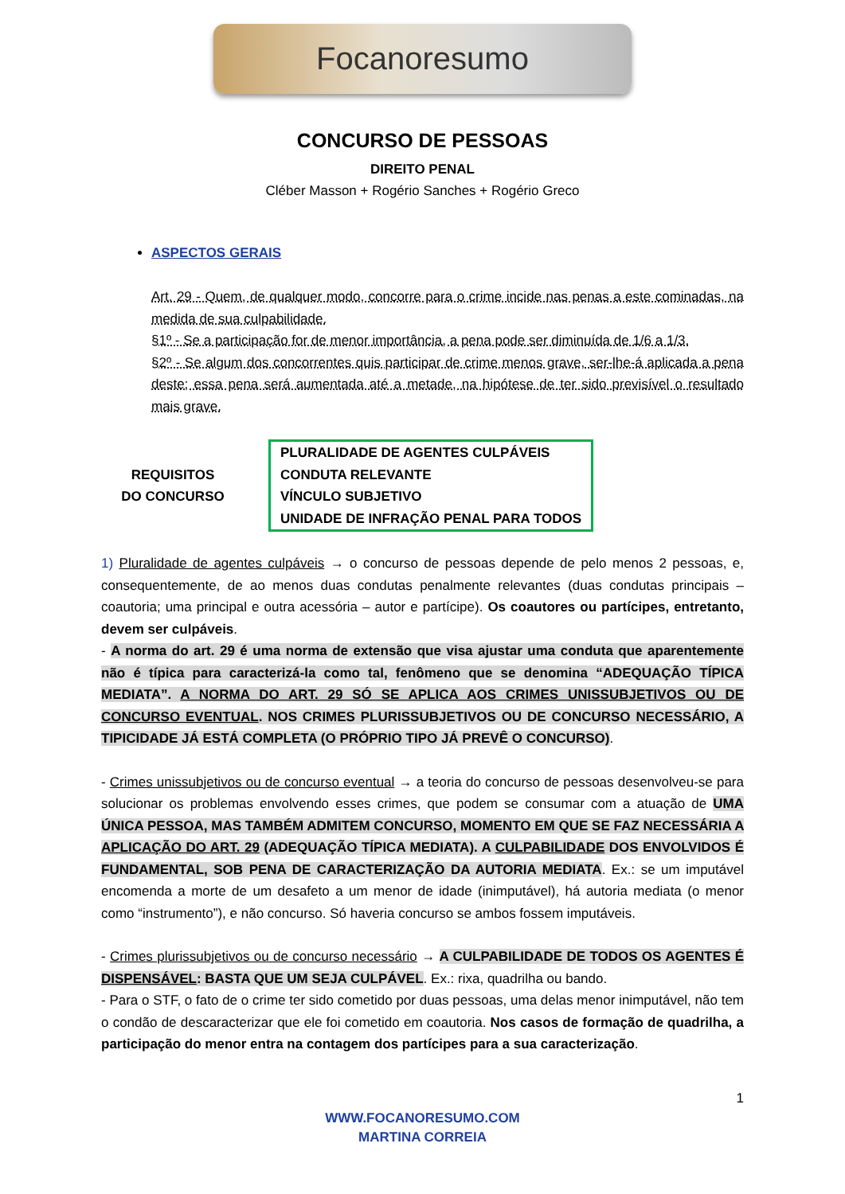Focanoresumo
CONCURSO DE PESSOAS
DIREITO PENAL
Cléber Masson + Rogério Sanches + Rogério Greco
ASPECTOS GERAIS
Art. 29 - Quem, de qualquer modo, concorre para o crime incide nas penas a este cominadas, na medida de sua culpabilidade.
§1º - Se a participação for de menor importância, a pena pode ser diminuída de 1/6 a 1/3.
§2º - Se algum dos concorrentes quis participar de crime menos grave, ser-lhe-á aplicada a pena deste; essa pena será aumentada até a metade, na hipótese de ter sido previsível o resultado mais grave.
REQUISITOS
DO CONCURSO
| PLURALIDADE DE AGENTES CULPÁVEIS |
| CONDUTA RELEVANTE |
| VÍNCULO SUBJETIVO |
| UNIDADE DE INFRAÇÃO PENAL PARA TODOS |
1) Pluralidade de agentes culpáveis → o concurso de pessoas depende de pelo menos 2 pessoas, e, consequentemente, de ao menos duas condutas penalmente relevantes (duas condutas principais – coautoria; uma principal e outra acessória – autor e partícipe). Os coautores ou partícipes, entretanto, devem ser culpáveis.
- A norma do art. 29 é uma norma de extensão que visa ajustar uma conduta que aparentemente não é típica para caracterizá-la como tal, fenômeno que se denomina “ADEQUAÇÃO TÍPICA MEDIATA”. A NORMA DO ART. 29 SÓ SE APLICA AOS CRIMES UNISSUBJETIVOS OU DE CONCURSO EVENTUAL. NOS CRIMES PLURISSUBJETIVOS OU DE CONCURSO NECESSÁRIO, A TIPICIDADE JÁ ESTÁ COMPLETA (O PRÓPRIO TIPO JÁ PREVÊ O CONCURSO).
- Crimes unissubjetivos ou de concurso eventual → a teoria do concurso de pessoas desenvolveu-se para solucionar os problemas envolvendo esses crimes, que podem se consumar com a atuação de UMA ÚNICA PESSOA, MAS TAMBÉM ADMITEM CONCURSO, MOMENTO EM QUE SE FAZ NECESSÁRIA A APLICAÇÃO DO ART. 29 (ADEQUAÇÃO TÍPICA MEDIATA). A CULPABILIDADE DOS ENVOLVIDOS É FUNDAMENTAL, SOB PENA DE CARACTERIZAÇÃO DA AUTORIA MEDIATA. Ex.: se um imputável encomenda a morte de um desafeto a um menor de idade (inimputável), há autoria mediata (o menor como “instrumento”), e não concurso. Só haveria concurso se ambos fossem imputáveis.
- Crimes plurissubjetivos ou de concurso necessário → A CULPABILIDADE DE TODOS OS AGENTES É DISPENSÁVEL: BASTA QUE UM SEJA CULPÁVEL. Ex.: rixa, quadrilha ou bando.
- Para o STF, o fato de o crime ter sido cometido por duas pessoas, uma delas menor inimputável, não tem o condão de descaracterizar que ele foi cometido em coautoria. Nos casos de formação de quadrilha, a participação do menor entra na contagem dos partícipes para a sua caracterização.
1
WWW.FOCANORESUMO.COM
MARTINA CORREIA